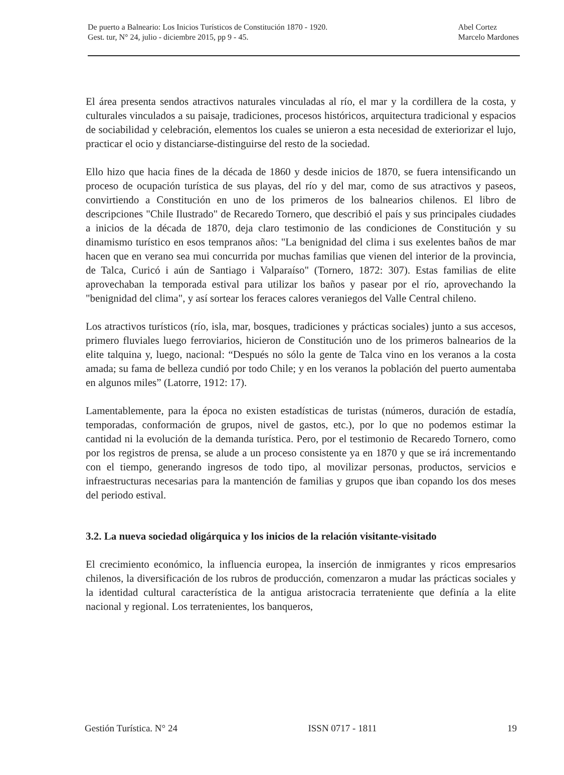De puerto a Balneario: Los Inicios Turísticos de Constitución 1870 - 1920.
Gest. tur, N° 24, julio - diciembre 2015, pp 9 - 45.
Abel Cortez
Marcelo Mardones
El área presenta sendos atractivos naturales vinculadas al río, el mar y la cordillera de la costa, y culturales vinculados a su paisaje, tradiciones, procesos históricos, arquitectura tradicional y espacios de sociabilidad y celebración, elementos los cuales se unieron a esta necesidad de exteriorizar el lujo, practicar el ocio y distanciarse-distinguirse del resto de la sociedad.
Ello hizo que hacia fines de la década de 1860 y desde inicios de 1870, se fuera intensificando un proceso de ocupación turística de sus playas, del río y del mar, como de sus atractivos y paseos, convirtiendo a Constitución en uno de los primeros de los balnearios chilenos. El libro de descripciones "Chile Ilustrado" de Recaredo Tornero, que describió el país y sus principales ciudades a inicios de la década de 1870, deja claro testimonio de las condiciones de Constitución y su dinamismo turístico en esos tempranos años: "La benignidad del clima i sus exelentes baños de mar hacen que en verano sea mui concurrida por muchas familias que vienen del interior de la provincia, de Talca, Curicó i aún de Santiago i Valparaíso" (Tornero, 1872: 307). Estas familias de elite aprovechaban la temporada estival para utilizar los baños y pasear por el río, aprovechando la "benignidad del clima", y así sortear los feraces calores veraniegos del Valle Central chileno.
Los atractivos turísticos (río, isla, mar, bosques, tradiciones y prácticas sociales) junto a sus accesos, primero fluviales luego ferroviarios, hicieron de Constitución uno de los primeros balnearios de la elite talquina y, luego, nacional: “Después no sólo la gente de Talca vino en los veranos a la costa amada; su fama de belleza cundió por todo Chile; y en los veranos la población del puerto aumentaba en algunos miles” (Latorre, 1912: 17).
Lamentablemente, para la época no existen estadísticas de turistas (números, duración de estadía, temporadas, conformación de grupos, nivel de gastos, etc.), por lo que no podemos estimar la cantidad ni la evolución de la demanda turística. Pero, por el testimonio de Recaredo Tornero, como por los registros de prensa, se alude a un proceso consistente ya en 1870 y que se irá incrementando con el tiempo, generando ingresos de todo tipo, al movilizar personas, productos, servicios e infraestructuras necesarias para la mantención de familias y grupos que iban copando los dos meses del periodo estival.
3.2. La nueva sociedad oligárquica y los inicios de la relación visitante-visitado
El crecimiento económico, la influencia europea, la inserción de inmigrantes y ricos empresarios chilenos, la diversificación de los rubros de producción, comenzaron a mudar las prácticas sociales y la identidad cultural característica de la antigua aristocracia terrateniente que definía a la elite nacional y regional. Los terratenientes, los banqueros,
Gestión Turística. N° 24 ISSN 0717 - 1811 19